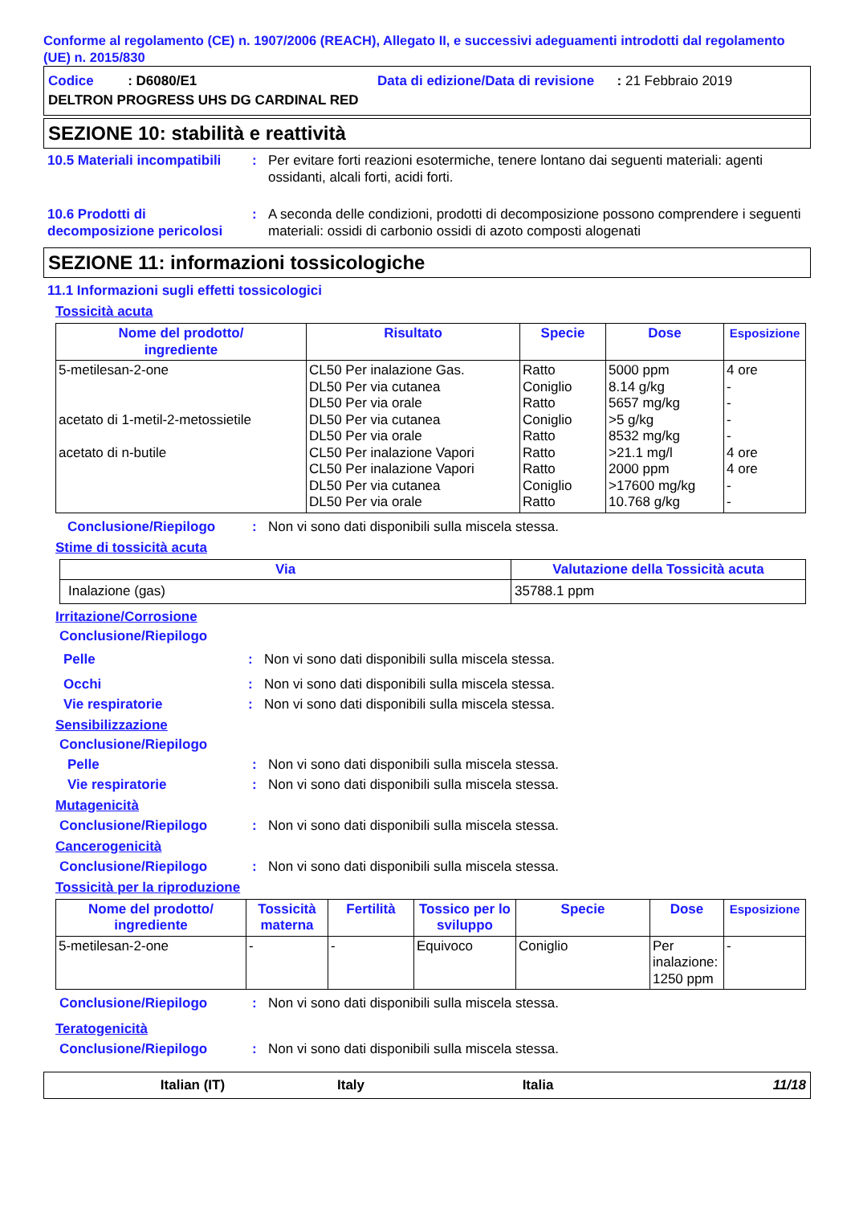Conforme al regolamento (CE) n. 1907/2006 (REACH), Allegato II, e successivi adeguamenti introdotti dal regolamento (UE) n. 2015/830
Codice : D6080/E1
Data di edizione/Data di revisione : 21 Febbraio 2019
DELTRON PROGRESS UHS DG CARDINAL RED
SEZIONE 10: stabilità e reattività
10.5 Materiali incompatibili
: Per evitare forti reazioni esotermiche, tenere lontano dai seguenti materiali: agenti ossidanti, alcali forti, acidi forti.
10.6 Prodotti di decomposizione pericolosi
: A seconda delle condizioni, prodotti di decomposizione possono comprendere i seguenti materiali: ossidi di carbonio ossidi di azoto composti alogenati
SEZIONE 11: informazioni tossicologiche
11.1 Informazioni sugli effetti tossicologici
Tossicità acuta
| Nome del prodotto/ ingrediente | Risultato | Specie | Dose | Esposizione |
| --- | --- | --- | --- | --- |
| 5-metilesan-2-one acetato di 1-metil-2-metossietile acetato di n-butile | CL50 Per inalazione Gas. DL50 Per via cutanea DL50 Per via orale DL50 Per via cutanea DL50 Per via orale CL50 Per inalazione Vapori CL50 Per inalazione Vapori DL50 Per via cutanea DL50 Per via orale | Ratto Coniglio Ratto Coniglio Ratto Ratto Ratto Coniglio Ratto | 5000 ppm 8.14 g/kg 5657 mg/kg >5 g/kg 8532 mg/kg >21.1 mg/l 2000 ppm >17600 mg/kg 10.768 g/kg | 4 ore - - - - 4 ore 4 ore - - |
Conclusione/Riepilogo : Non vi sono dati disponibili sulla miscela stessa.
Stime di tossicità acuta
| Via | Valutazione della Tossicità acuta |
| --- | --- |
| Inalazione (gas) | 35788.1 ppm |
Irritazione/Corrosione
Conclusione/Riepilogo
Pelle : Non vi sono dati disponibili sulla miscela stessa.
Occhi : Non vi sono dati disponibili sulla miscela stessa.
Vie respiratorie : Non vi sono dati disponibili sulla miscela stessa.
Sensibilizzazione
Conclusione/Riepilogo
Pelle : Non vi sono dati disponibili sulla miscela stessa.
Vie respiratorie : Non vi sono dati disponibili sulla miscela stessa.
Mutagenicità
Conclusione/Riepilogo : Non vi sono dati disponibili sulla miscela stessa.
Cancerogenicità
Conclusione/Riepilogo : Non vi sono dati disponibili sulla miscela stessa.
Tossicità per la riproduzione
| Nome del prodotto/ ingrediente | Tossicità materna | Fertilità | Tossico per lo sviluppo | Specie | Dose | Esposizione |
| --- | --- | --- | --- | --- | --- | --- |
| 5-metilesan-2-one | - | - | Equivoco | Coniglio | Per inalazione: 1250 ppm | - |
Conclusione/Riepilogo : Non vi sono dati disponibili sulla miscela stessa.
Teratogenicità
Conclusione/Riepilogo : Non vi sono dati disponibili sulla miscela stessa.
Italian (IT) Italy Italia 11/18